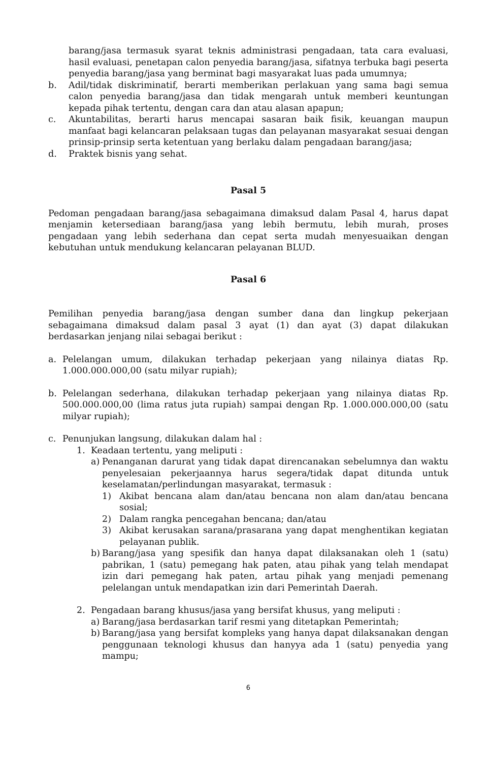barang/jasa termasuk syarat teknis administrasi pengadaan, tata cara evaluasi, hasil evaluasi, penetapan calon penyedia barang/jasa, sifatnya terbuka bagi peserta penyedia barang/jasa yang berminat bagi masyarakat luas pada umumnya;
b. Adil/tidak diskriminatif, berarti memberikan perlakuan yang sama bagi semua calon penyedia barang/jasa dan tidak mengarah untuk memberi keuntungan kepada pihak tertentu, dengan cara dan atau alasan apapun;
c. Akuntabilitas, berarti harus mencapai sasaran baik fisik, keuangan maupun manfaat bagi kelancaran pelaksaan tugas dan pelayanan masyarakat sesuai dengan prinsip-prinsip serta ketentuan yang berlaku dalam pengadaan barang/jasa;
d. Praktek bisnis yang sehat.
Pasal 5
Pedoman pengadaan barang/jasa sebagaimana dimaksud dalam Pasal 4, harus dapat menjamin ketersediaan barang/jasa yang lebih bermutu, lebih murah, proses pengadaan yang lebih sederhana dan cepat serta mudah menyesuaikan dengan kebutuhan untuk mendukung kelancaran pelayanan BLUD.
Pasal 6
Pemilihan penyedia barang/jasa dengan sumber dana dan lingkup pekerjaan sebagaimana dimaksud dalam pasal 3 ayat (1) dan ayat (3) dapat dilakukan berdasarkan jenjang nilai sebagai berikut :
a. Pelelangan umum, dilakukan terhadap pekerjaan yang nilainya diatas Rp. 1.000.000.000,00 (satu milyar rupiah);
b. Pelelangan sederhana, dilakukan terhadap pekerjaan yang nilainya diatas Rp. 500.000.000,00 (lima ratus juta rupiah) sampai dengan Rp. 1.000.000.000,00 (satu milyar rupiah);
c. Penunjukan langsung, dilakukan dalam hal :
1. Keadaan tertentu, yang meliputi :
a) Penanganan darurat yang tidak dapat direncanakan sebelumnya dan waktu penyelesaian pekerjaannya harus segera/tidak dapat ditunda untuk keselamatan/perlindungan masyarakat, termasuk :
1) Akibat bencana alam dan/atau bencana non alam dan/atau bencana sosial;
2) Dalam rangka pencegahan bencana; dan/atau
3) Akibat kerusakan sarana/prasarana yang dapat menghentikan kegiatan pelayanan publik.
b) Barang/jasa yang spesifik dan hanya dapat dilaksanakan oleh 1 (satu) pabrikan, 1 (satu) pemegang hak paten, atau pihak yang telah mendapat izin dari pemegang hak paten, artau pihak yang menjadi pemenang pelelangan untuk mendapatkan izin dari Pemerintah Daerah.
2. Pengadaan barang khusus/jasa yang bersifat khusus, yang meliputi :
a) Barang/jasa berdasarkan tarif resmi yang ditetapkan Pemerintah;
b) Barang/jasa yang bersifat kompleks yang hanya dapat dilaksanakan dengan penggunaan teknologi khusus dan hanyya ada 1 (satu) penyedia yang mampu;
6